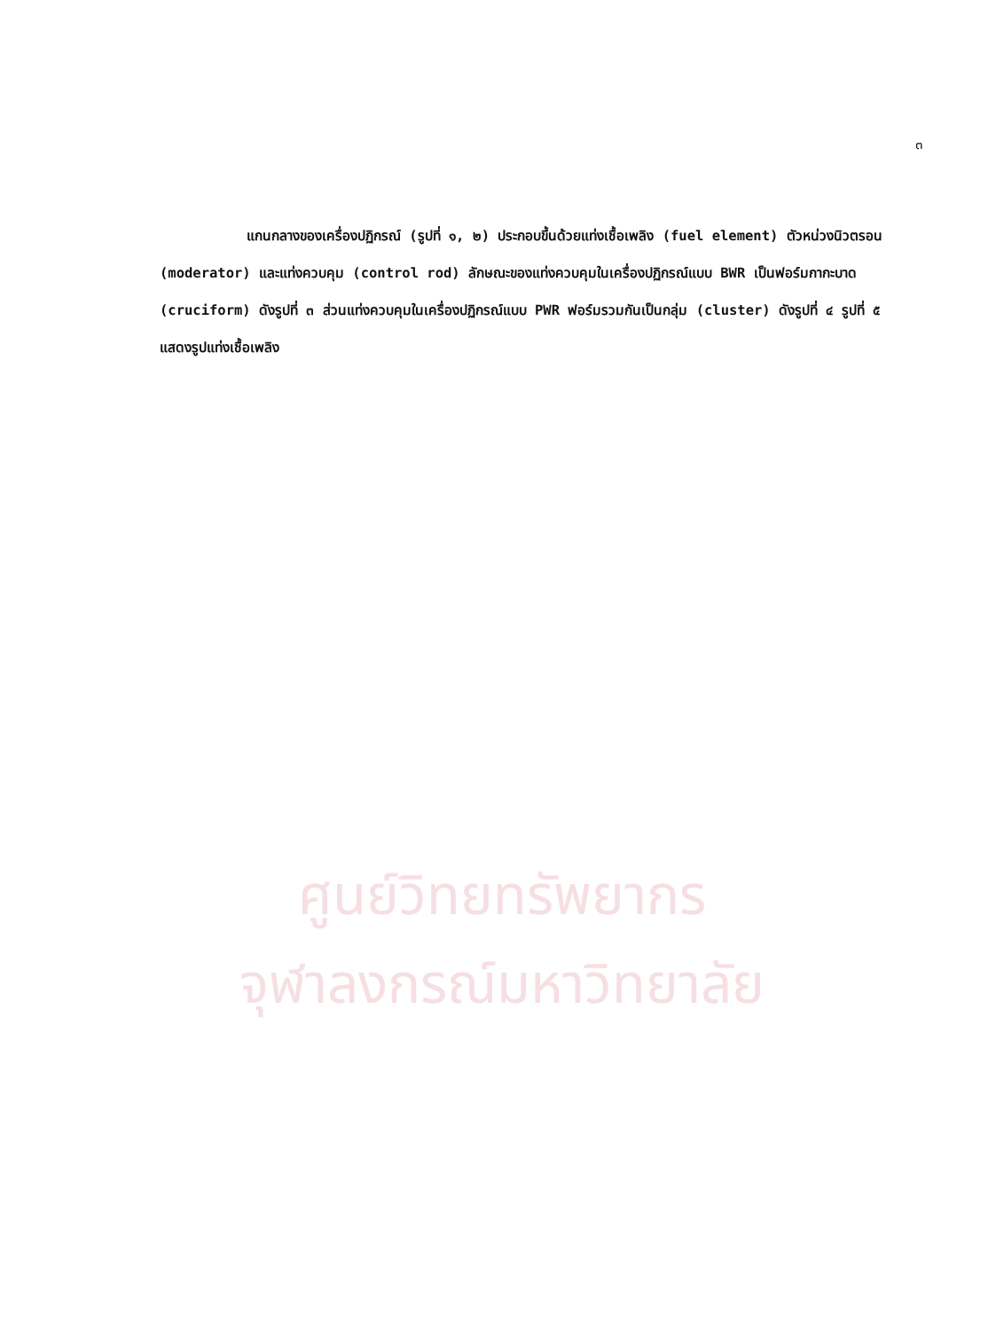๓
ศูนย์วิทยทรัพยากร
จุฬาลงกรณ์มหาวิทยาลัย
แกนกลางของเครื่องปฏิกรณ์ (รูปที่ ๑, ๒) ประกอบขึ้นด้วยแท่งเชื้อเพลิง (fuel element) ตัวหน่วงนิวตรอน (moderator) และแท่งควบคุม (control rod) ลักษณะของแท่งควบคุมในเครื่องปฏิกรณ์แบบ BWR เป็นฟอร์มกากะบาด (cruciform) ดังรูปที่ ๓ ส่วนแท่งควบคุมในเครื่องปฏิกรณ์แบบ PWR ฟอร์มรวมกันเป็นกลุ่ม (cluster) ดังรูปที่ ๔ รูปที่ ๕ แสดงรูปแท่งเชื้อเพลิง